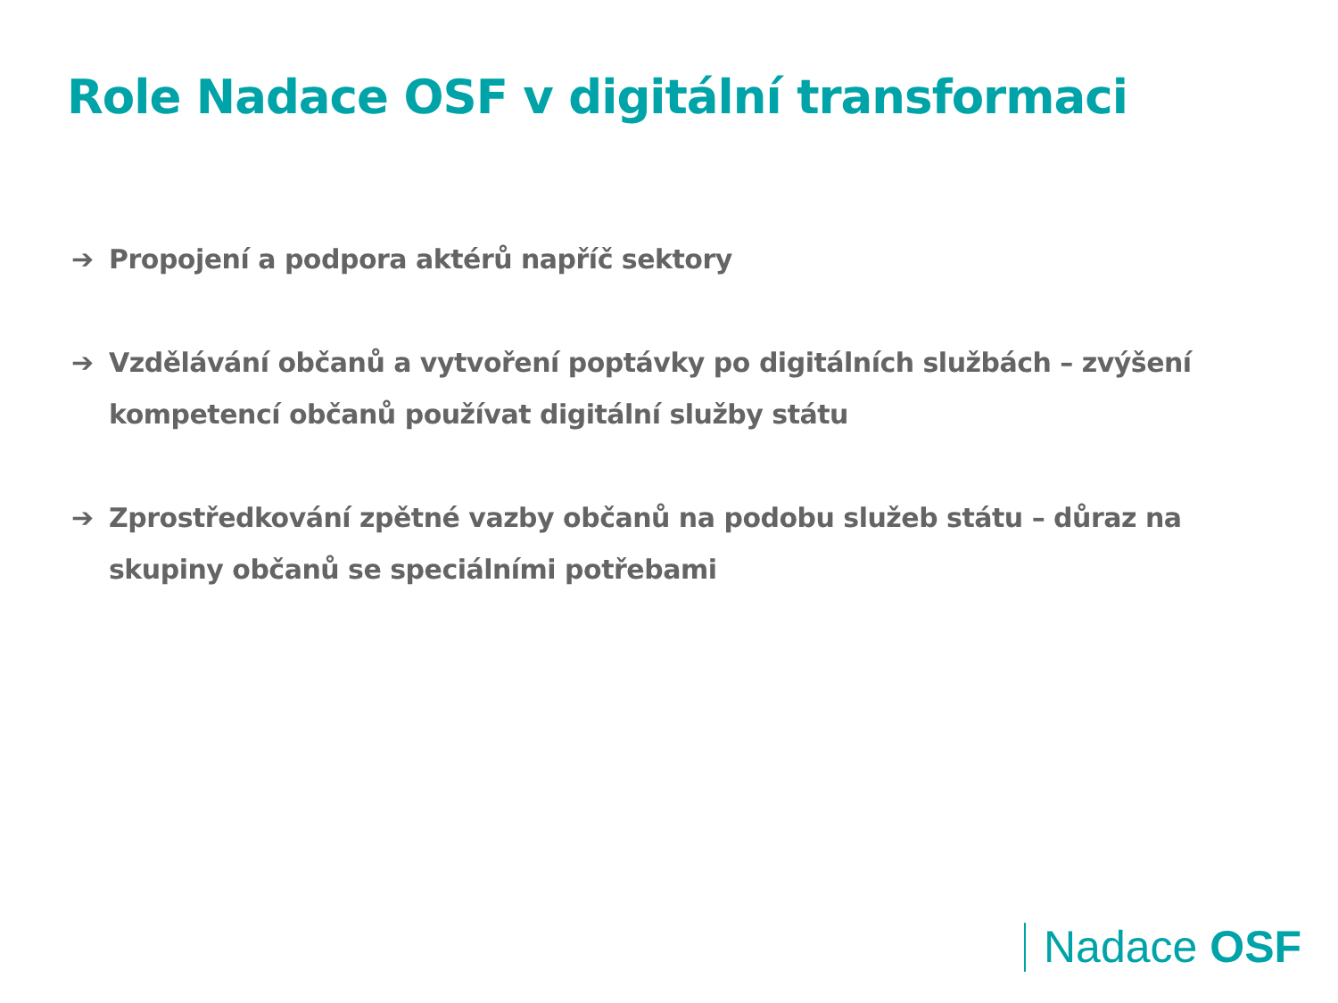Role Nadace OSF v digitální transformaci
➔ Propojení a podpora aktérů napříč sektory
➔ Vzdělávání občanů a vytvoření poptávky po digitálních službách – zvýšení kompetencí občanů používat digitální služby státu
➔ Zprostředkování zpětné vazby občanů na podobu služeb státu – důraz na skupiny občanů se speciálními potřebami
Nadace OSF